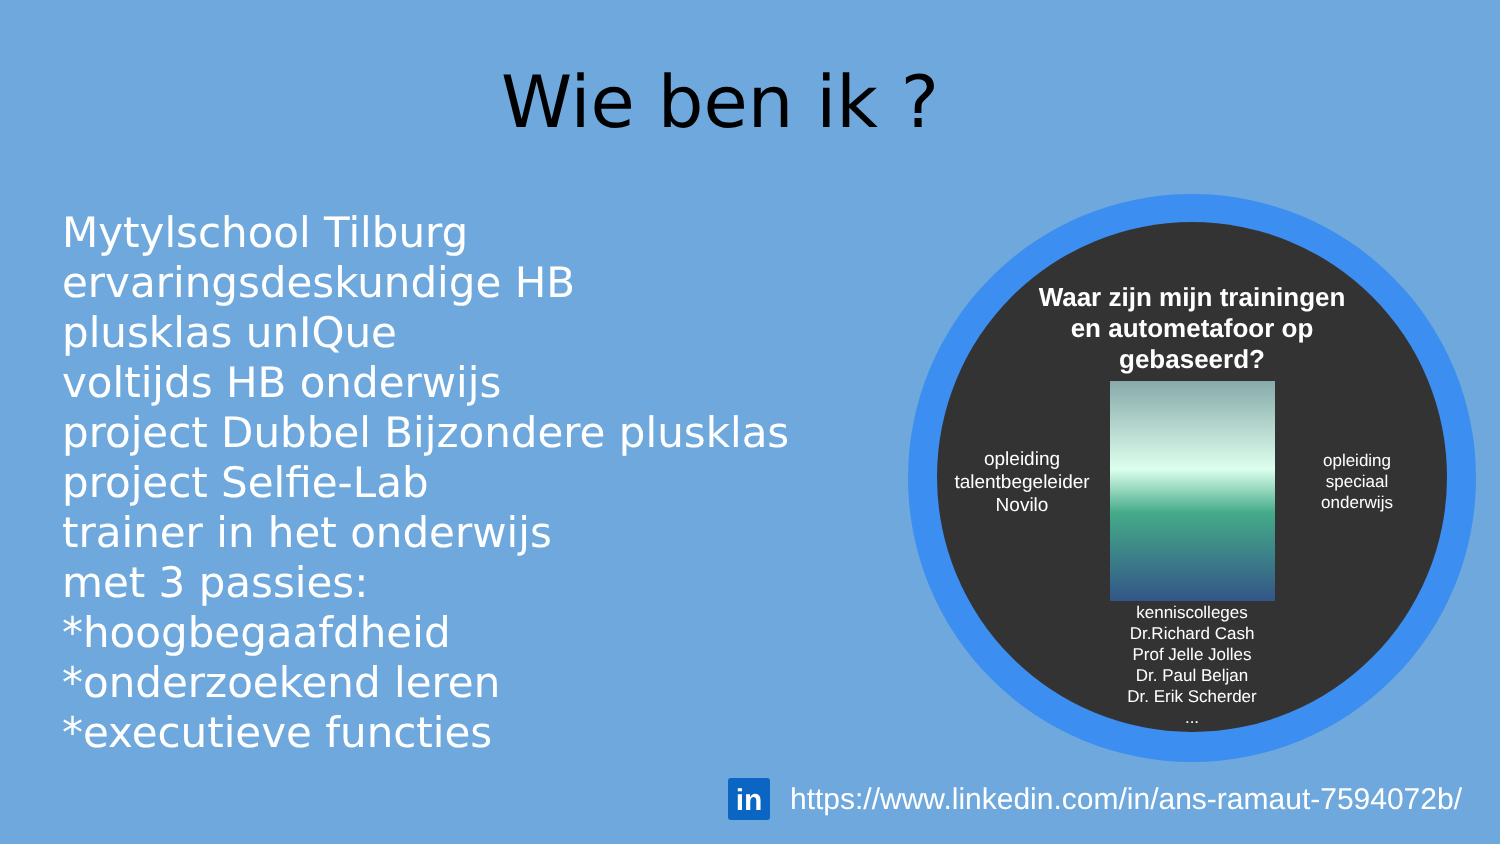Wie ben ik ?
Mytylschool Tilburg
ervaringsdeskundige HB
plusklas unIQue
voltijds HB onderwijs
project Dubbel Bijzondere plusklas
project Selfie-Lab
trainer in het onderwijs
met 3 passies:
*hoogbegaafdheid
*onderzoekend leren
*executieve functies
Waar zijn mijn trainingen
en autometafoor op
gebaseerd?
opleiding
talentbegeleider
Novilo
opleiding
speciaal
onderwijs
kenniscolleges
Dr.Richard Cash
Prof Jelle Jolles
Dr. Paul Beljan
Dr. Erik Scherder
...
in
https://www.linkedin.com/in/ans-ramaut-7594072b/